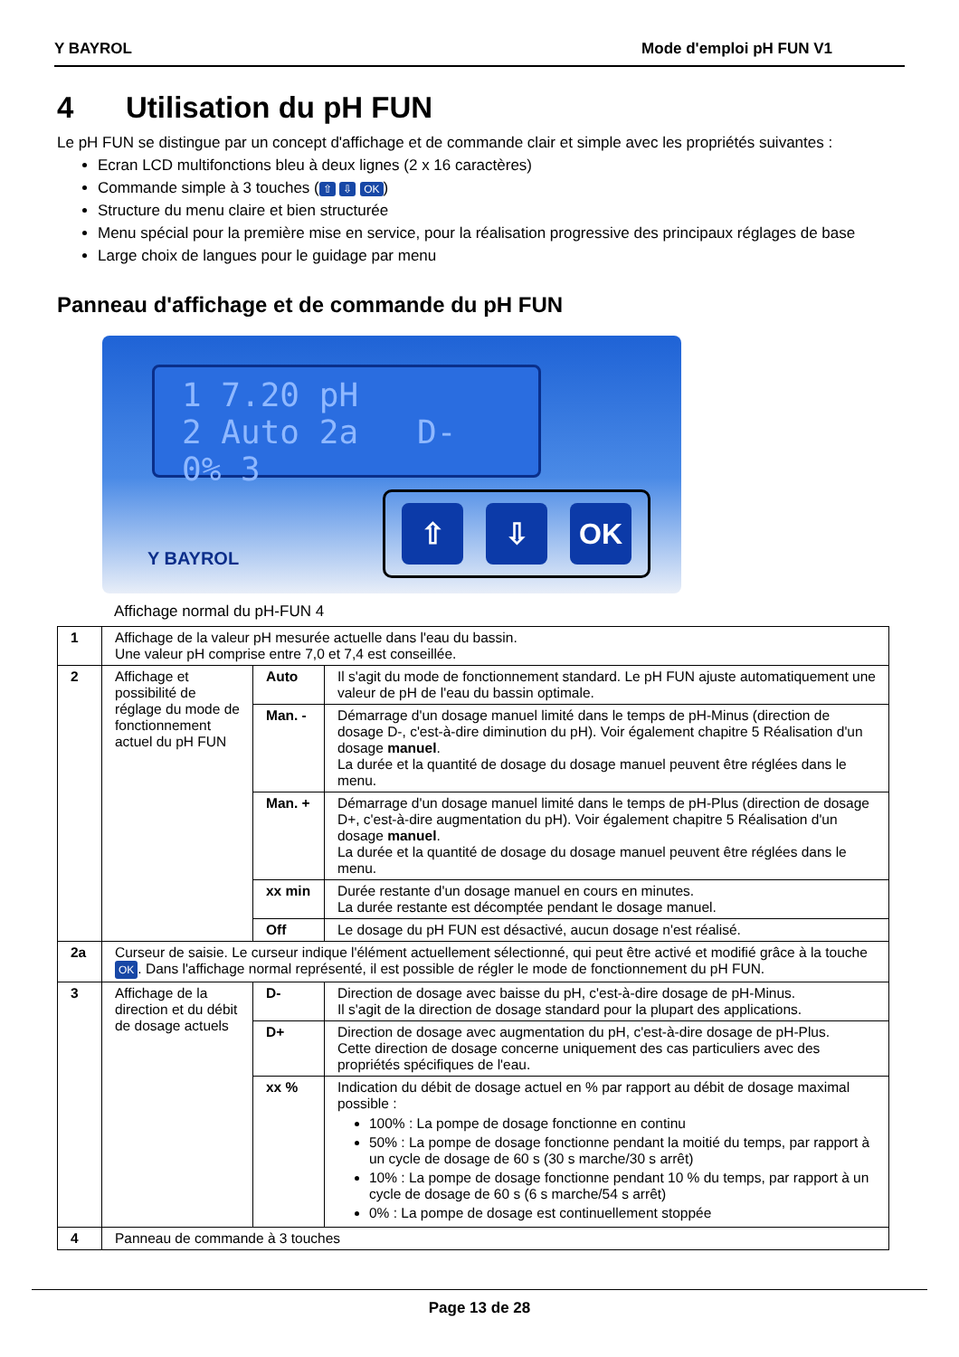Y BAYROL Mode d'emploi pH FUN V1
4 Utilisation du pH FUN
Le pH FUN se distingue par un concept d'affichage et de commande clair et simple avec les propriétés suivantes :
Ecran LCD multifonctions bleu à deux lignes (2 x 16 caractères)
Commande simple à 3 touches (⇧ ⇩ OK)
Structure du menu claire et bien structurée
Menu spécial pour la première mise en service, pour la réalisation progressive des principaux réglages de base
Large choix de langues pour le guidage par menu
Panneau d'affichage et de commande du pH FUN
1 7.20 pH
2 Auto 2a D- 0% 3
Y BAYROL
⇧ ⇩ OK
Affichage normal du pH-FUN 4
| 1 | Affichage de la valeur pH mesurée actuelle dans l'eau du bassin. Une valeur pH comprise entre 7,0 et 7,4 est conseillée. | | |
| 2 | Affichage et possibilité de réglage du mode de fonctionnement actuel du pH FUN | Auto | Il s'agit du mode de fonctionnement standard. Le pH FUN ajuste automatiquement une valeur de pH de l'eau du bassin optimale. |
| | | Man. - | Démarrage d'un dosage manuel limité dans le temps de pH-Minus (direction de dosage D-, c'est-à-dire diminution du pH). Voir également chapitre 5 Réalisation d'un dosage manuel . La durée et la quantité de dosage du dosage manuel peuvent être réglées dans le menu. |
| | | Man. + | Démarrage d'un dosage manuel limité dans le temps de pH-Plus (direction de dosage D+, c'est-à-dire augmentation du pH). Voir également chapitre 5 Réalisation d'un dosage manuel . La durée et la quantité de dosage du dosage manuel peuvent être réglées dans le menu. |
| | | xx min | Durée restante d'un dosage manuel en cours en minutes. La durée restante est décomptée pendant le dosage manuel. |
| | | Off | Le dosage du pH FUN est désactivé, aucun dosage n'est réalisé. |
| 2a | Curseur de saisie. Le curseur indique l'élément actuellement sélectionné, qui peut être activé et modifié grâce à la touche OK . Dans l'affichage normal représenté, il est possible de régler le mode de fonctionnement du pH FUN. | | |
| 3 | Affichage de la direction et du débit de dosage actuels | D- | Direction de dosage avec baisse du pH, c'est-à-dire dosage de pH-Minus. Il s'agit de la direction de dosage standard pour la plupart des applications. |
| | | D+ | Direction de dosage avec augmentation du pH, c'est-à-dire dosage de pH-Plus. Cette direction de dosage concerne uniquement des cas particuliers avec des propriétés spécifiques de l'eau. |
| | | xx % | Indication du débit de dosage actuel en % par rapport au débit de dosage maximal possible : 100% : La pompe de dosage fonctionne en continu 50% : La pompe de dosage fonctionne pendant la moitié du temps, par rapport à un cycle de dosage de 60 s (30 s marche/30 s arrêt) 10% : La pompe de dosage fonctionne pendant 10 % du temps, par rapport à un cycle de dosage de 60 s (6 s marche/54 s arrêt) 0% : La pompe de dosage est continuellement stoppée |
| 4 | Panneau de commande à 3 touches | | |
Page 13 de 28